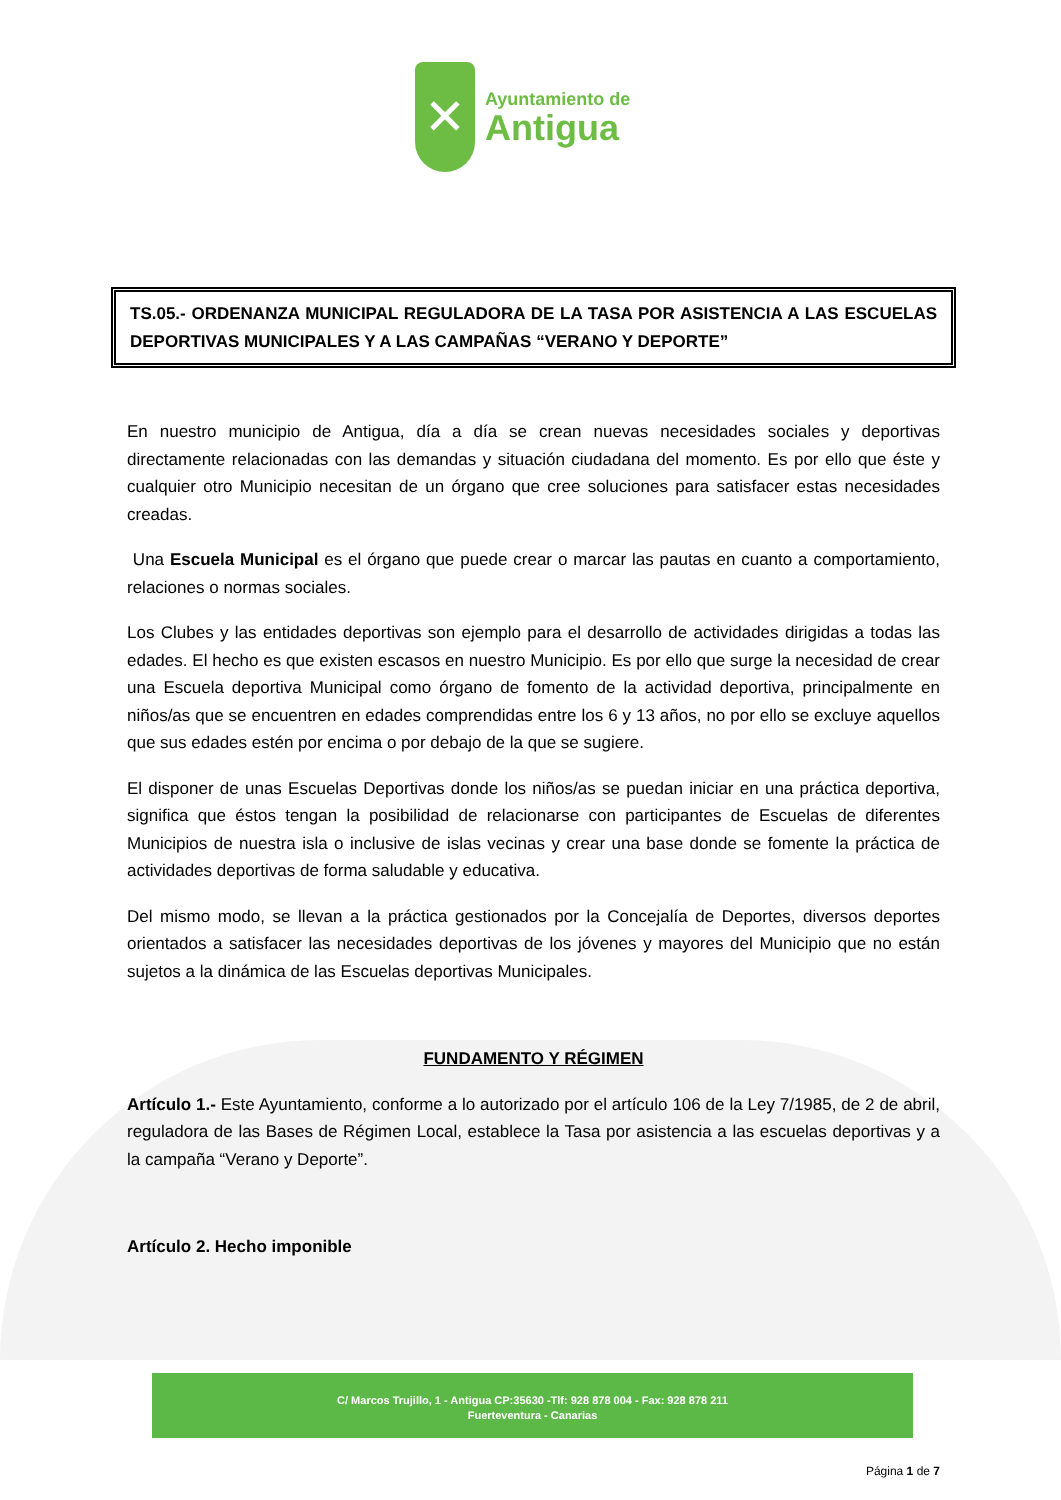✕
Ayuntamiento de
Antigua
TS.05.- ORDENANZA MUNICIPAL REGULADORA DE LA TASA POR ASISTENCIA A LAS ESCUELAS DEPORTIVAS MUNICIPALES Y A LAS CAMPAÑAS “VERANO Y DEPORTE”
En nuestro municipio de Antigua, día a día se crean nuevas necesidades sociales y deportivas directamente relacionadas con las demandas y situación ciudadana del momento. Es por ello que éste y cualquier otro Municipio necesitan de un órgano que cree soluciones para satisfacer estas necesidades creadas.
Una Escuela Municipal es el órgano que puede crear o marcar las pautas en cuanto a comportamiento, relaciones o normas sociales.
Los Clubes y las entidades deportivas son ejemplo para el desarrollo de actividades dirigidas a todas las edades. El hecho es que existen escasos en nuestro Municipio. Es por ello que surge la necesidad de crear una Escuela deportiva Municipal como órgano de fomento de la actividad deportiva, principalmente en niños/as que se encuentren en edades comprendidas entre los 6 y 13 años, no por ello se excluye aquellos que sus edades estén por encima o por debajo de la que se sugiere.
El disponer de unas Escuelas Deportivas donde los niños/as se puedan iniciar en una práctica deportiva, significa que éstos tengan la posibilidad de relacionarse con participantes de Escuelas de diferentes Municipios de nuestra isla o inclusive de islas vecinas y crear una base donde se fomente la práctica de actividades deportivas de forma saludable y educativa.
Del mismo modo, se llevan a la práctica gestionados por la Concejalía de Deportes, diversos deportes orientados a satisfacer las necesidades deportivas de los jóvenes y mayores del Municipio que no están sujetos a la dinámica de las Escuelas deportivas Municipales.
FUNDAMENTO Y RÉGIMEN
Artículo 1.- Este Ayuntamiento, conforme a lo autorizado por el artículo 106 de la Ley 7/1985, de 2 de abril, reguladora de las Bases de Régimen Local, establece la Tasa por asistencia a las escuelas deportivas y a la campaña “Verano y Deporte”.
Artículo 2. Hecho imponible
C/ Marcos Trujillo, 1 - Antigua CP:35630 -Tlf: 928 878 004 - Fax: 928 878 211
Fuerteventura - Canarias
Página 1 de 7